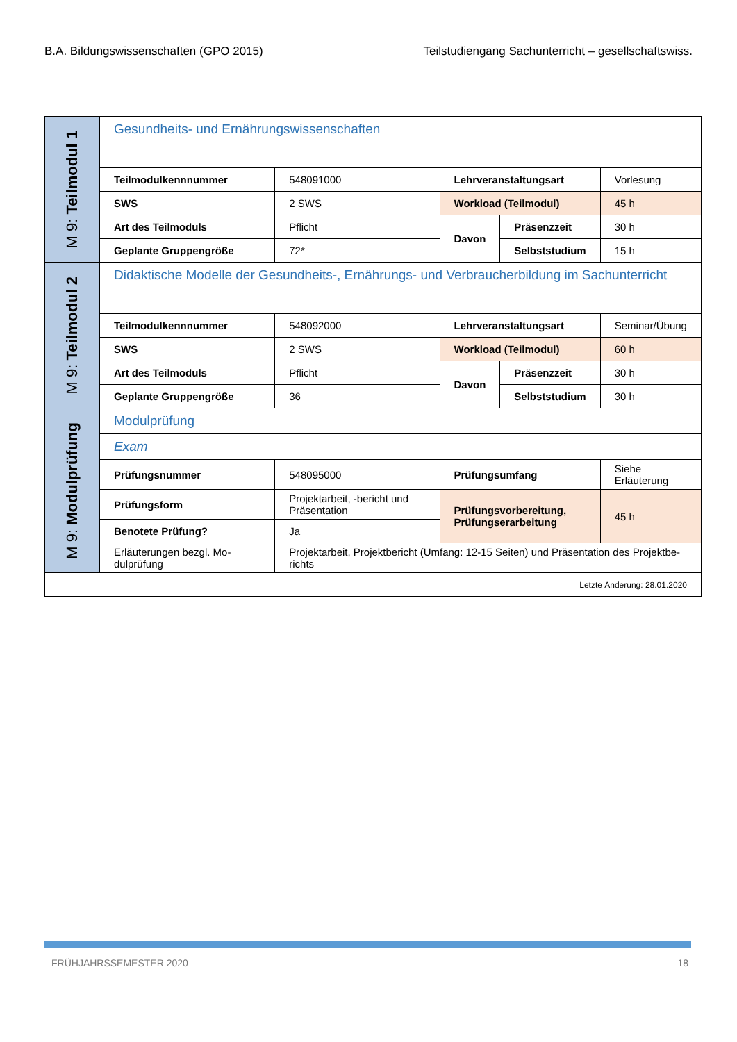B.A. Bildungswissenschaften (GPO 2015) Teilstudiengang Sachunterricht – gesellschaftswiss.
| M 9: Teilmodul 1 | Gesundheits- und Ernährungswissenschaften | | | | |
| | Teilmodulkennnummer | 548091000 | Lehrveranstaltungsart | | Vorlesung |
| | SWS | 2 SWS | Workload (Teilmodul) | | 45 h |
| | Art des Teilmoduls | Pflicht | Davon | Präsenzzeit | 30 h |
| | Geplante Gruppengröße | 72* | | Selbststudium | 15 h |
| M 9: Teilmodul 2 | Didaktische Modelle der Gesundheits-, Ernährungs- und Verbraucherbildung im Sachunterricht | | | | |
| | Teilmodulkennnummer | 548092000 | Lehrveranstaltungsart | | Seminar/Übung |
| | SWS | 2 SWS | Workload (Teilmodul) | | 60 h |
| | Art des Teilmoduls | Pflicht | Davon | Präsenzzeit | 30 h |
| | Geplante Gruppengröße | 36 | | Selbststudium | 30 h |
| M 9: Modulprüfung | Modulprüfung | | | | |
| | Exam | | | | |
| | Prüfungsnummer | 548095000 | Prüfungsumfang | | Siehe Erläuterung |
| | Prüfungsform | Projektarbeit, -bericht und Präsentation | Prüfungsvorbereitung, Prüfungserarbeitung | | 45 h |
| | Benotete Prüfung? | Ja | | | |
| | Erläuterungen bezgl. Mo-dulprüfung | Projektarbeit, Projektbericht (Umfang: 12-15 Seiten) und Präsentation des Projektbe-richts | | | |
| Letzte Änderung: 28.01.2020 | | | | | |
FRÜHJAHRSSEMESTER 2020 18